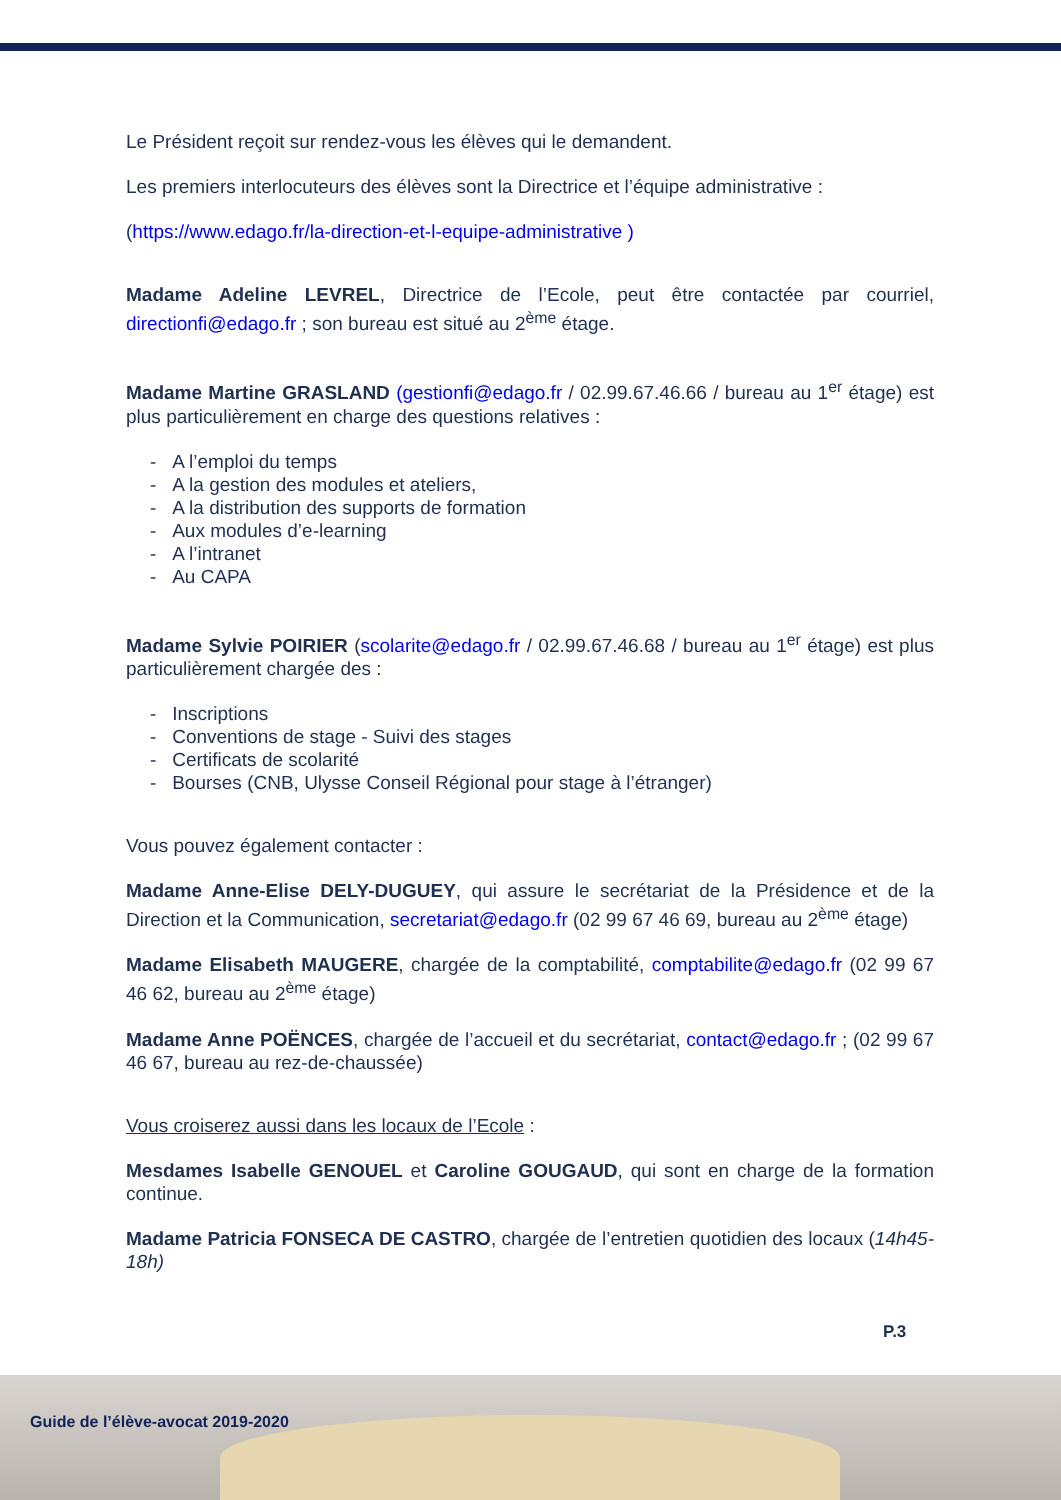Le Président reçoit sur rendez-vous les élèves qui le demandent.
Les premiers interlocuteurs des élèves sont la Directrice et l’équipe administrative :
(https://www.edago.fr/la-direction-et-l-equipe-administrative )
Madame Adeline LEVREL, Directrice de l’Ecole, peut être contactée par courriel, directionfi@edago.fr ; son bureau est situé au 2<sup>ème</sup> étage.
Madame Martine GRASLAND (gestionfi@edago.fr / 02.99.67.46.66 / bureau au 1<sup>er</sup> étage) est plus particulièrement en charge des questions relatives :
- A l’emploi du temps
- A la gestion des modules et ateliers,
- A la distribution des supports de formation
- Aux modules d’e-learning
- A l’intranet
- Au CAPA
Madame Sylvie POIRIER (scolarite@edago.fr / 02.99.67.46.68 / bureau au 1<sup>er</sup> étage) est plus particulièrement chargée des :
- Inscriptions
- Conventions de stage - Suivi des stages
- Certificats de scolarité
- Bourses (CNB, Ulysse Conseil Régional pour stage à l’étranger)
Vous pouvez également contacter :
Madame Anne-Elise DELY-DUGUEY, qui assure le secrétariat de la Présidence et de la Direction et la Communication, secretariat@edago.fr (02 99 67 46 69, bureau au 2<sup>ème</sup> étage)
Madame Elisabeth MAUGERE, chargée de la comptabilité, comptabilite@edago.fr (02 99 67 46 62, bureau au 2<sup>ème</sup> étage)
Madame Anne POËNCES, chargée de l’accueil et du secrétariat, contact@edago.fr ; (02 99 67 46 67, bureau au rez-de-chaussée)
Vous croiserez aussi dans les locaux de l’Ecole :
Mesdames Isabelle GENOUEL et Caroline GOUGAUD, qui sont en charge de la formation continue.
Madame Patricia FONSECA DE CASTRO, chargée de l’entretien quotidien des locaux (14h45-18h)
P.3
Guide de l’élève-avocat 2019-2020